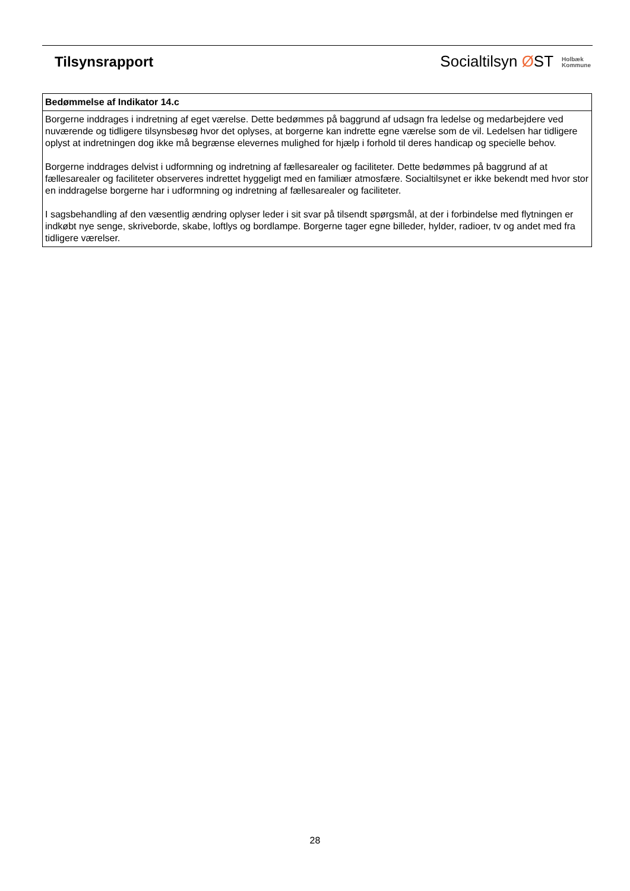Tilsynsrapport
Socialtilsyn ØST Holbæk
Kommune
| Bedømmelse af Indikator 14.c |
| --- |
| Borgerne inddrages i indretning af eget værelse. Dette bedømmes på baggrund af udsagn fra ledelse og medarbejdere ved nuværende og tidligere tilsynsbesøg hvor det oplyses, at borgerne kan indrette egne værelse som de vil. Ledelsen har tidligere oplyst at indretningen dog ikke må begrænse elevernes mulighed for hjælp i forhold til deres handicap og specielle behov. Borgerne inddrages delvist i udformning og indretning af fællesarealer og faciliteter. Dette bedømmes på baggrund af at fællesarealer og faciliteter observeres indrettet hyggeligt med en familiær atmosfære. Socialtilsynet er ikke bekendt med hvor stor en inddragelse borgerne har i udformning og indretning af fællesarealer og faciliteter. I sagsbehandling af den væsentlig ændring oplyser leder i sit svar på tilsendt spørgsmål, at der i forbindelse med flytningen er indkøbt nye senge, skriveborde, skabe, loftlys og bordlampe. Borgerne tager egne billeder, hylder, radioer, tv og andet med fra tidligere værelser. |
28